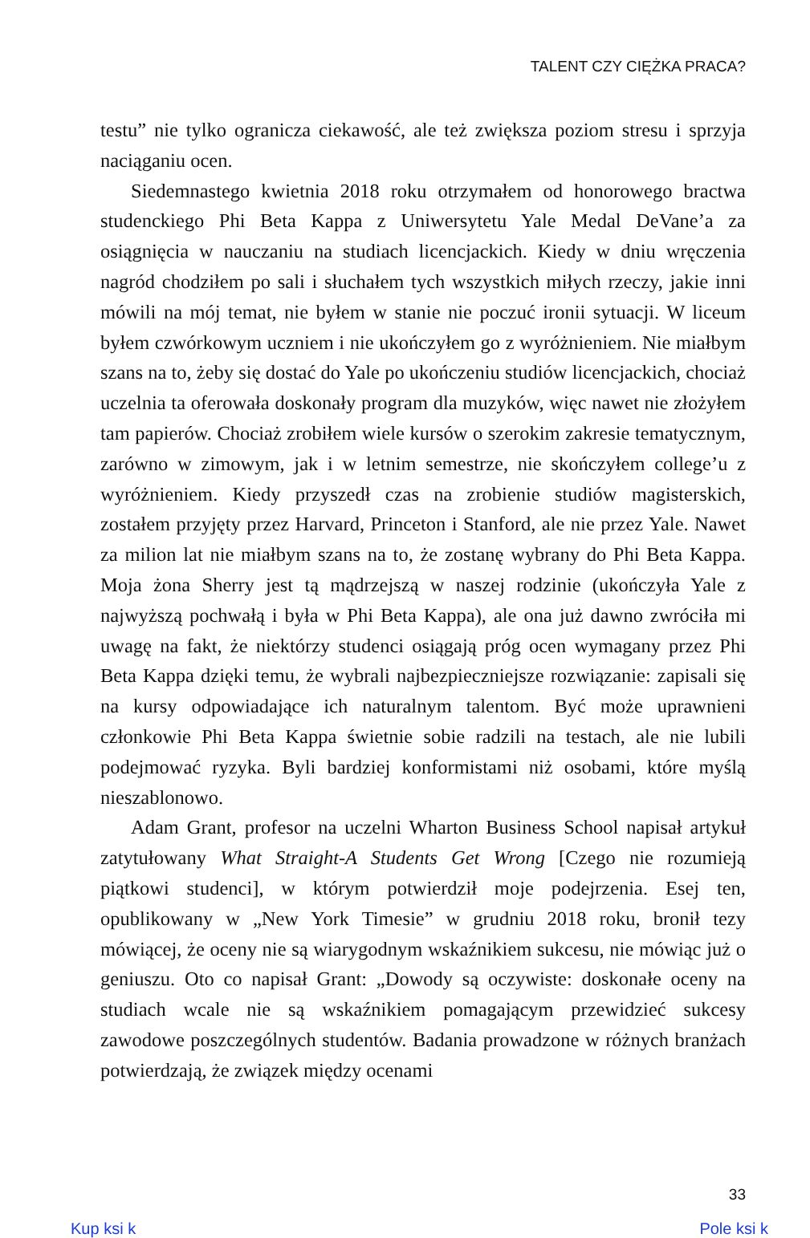TALENT CZY CIĘŻKA PRACA?
testu” nie tylko ogranicza ciekawość, ale też zwiększa poziom stresu i sprzyja naciąganiu ocen.
Siedemnastego kwietnia 2018 roku otrzymałem od honorowego bractwa studenckiego Phi Beta Kappa z Uniwersytetu Yale Medal DeVane’a za osiągnięcia w nauczaniu na studiach licencjackich. Kiedy w dniu wręczenia nagród chodziłem po sali i słuchałem tych wszystkich miłych rzeczy, jakie inni mówili na mój temat, nie byłem w stanie nie poczuć ironii sytuacji. W liceum byłem czwórkowym uczniem i nie ukończyłem go z wyróżnieniem. Nie miałbym szans na to, żeby się dostać do Yale po ukończeniu studiów licencjackich, chociaż uczelnia ta oferowała doskonały program dla muzyków, więc nawet nie złożyłem tam papierów. Chociaż zrobiłem wiele kursów o szerokim zakresie tematycznym, zarówno w zimowym, jak i w letnim semestrze, nie skończyłem college’u z wyróżnieniem. Kiedy przyszedł czas na zrobienie studiów magisterskich, zostałem przyjęty przez Harvard, Princeton i Stanford, ale nie przez Yale. Nawet za milion lat nie miałbym szans na to, że zostanę wybrany do Phi Beta Kappa. Moja żona Sherry jest tą mądrzejszą w naszej rodzinie (ukończyła Yale z najwyższą pochwałą i była w Phi Beta Kappa), ale ona już dawno zwróciła mi uwagę na fakt, że niektórzy studenci osiągają próg ocen wymagany przez Phi Beta Kappa dzięki temu, że wybrali najbezpieczniejsze rozwiązanie: zapisali się na kursy odpowiadające ich naturalnym talentom. Być może uprawnieni członkowie Phi Beta Kappa świetnie sobie radzili na testach, ale nie lubili podejmować ryzyka. Byli bardziej konformistami niż osobami, które myślą nieszablonowo.
Adam Grant, profesor na uczelni Wharton Business School napisał artykuł zatytułowany What Straight-A Students Get Wrong [Czego nie rozumieją piątkowi studenci], w którym potwierdził moje podejrzenia. Esej ten, opublikowany w „New York Timesie” w grudniu 2018 roku, bronił tezy mówiącej, że oceny nie są wiarygodnym wskaźnikiem sukcesu, nie mówiąc już o geniuszu. Oto co napisał Grant: „Dowody są oczywiste: doskonałe oceny na studiach wcale nie są wskaźnikiem pomagającym przewidzieć sukcesy zawodowe poszczególnych studentów. Badania prowadzone w różnych branżach potwierdzają, że związek między ocenami
33
Kup ksi k Pole ksi k